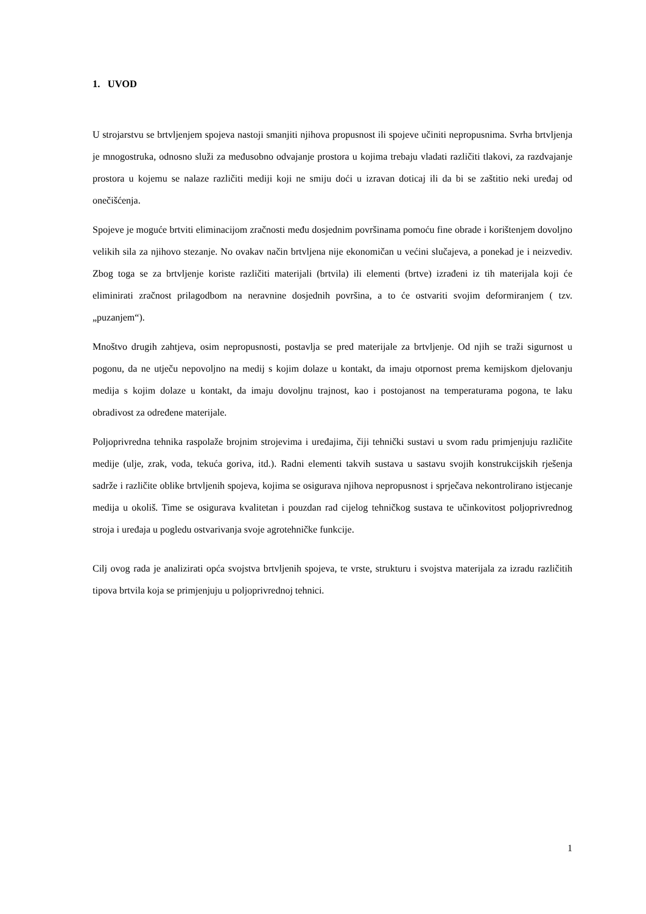1. UVOD
U strojarstvu se brtvljenjem spojeva nastoji smanjiti njihova propusnost ili spojeve učiniti nepropusnima. Svrha brtvljenja je mnogostruka, odnosno služi za međusobno odvajanje prostora u kojima trebaju vladati različiti tlakovi, za razdvajanje prostora u kojemu se nalaze različiti mediji koji ne smiju doći u izravan doticaj ili da bi se zaštitio neki uređaj od onečišćenja.
Spojeve je moguće brtviti eliminacijom zračnosti među dosjednim površinama pomoću fine obrade i korištenjem dovoljno velikih sila za njihovo stezanje. No ovakav način brtvljena nije ekonomičan u većini slučajeva, a ponekad je i neizvediv. Zbog toga se za brtvljenje koriste različiti materijali (brtvila) ili elementi (brtve) izrađeni iz tih materijala koji će eliminirati zračnost prilagodbom na neravnine dosjednih površina, a to će ostvariti svojim deformiranjem ( tzv. „puzanjem“).
Mnoštvo drugih zahtjeva, osim nepropusnosti, postavlja se pred materijale za brtvljenje. Od njih se traži sigurnost u pogonu, da ne utječu nepovoljno na medij s kojim dolaze u kontakt, da imaju otpornost prema kemijskom djelovanju medija s kojim dolaze u kontakt, da imaju dovoljnu trajnost, kao i postojanost na temperaturama pogona, te laku obradivost za određene materijale.
Poljoprivredna tehnika raspolaže brojnim strojevima i uređajima, čiji tehnički sustavi u svom radu primjenjuju različite medije (ulje, zrak, voda, tekuća goriva, itd.). Radni elementi takvih sustava u sastavu svojih konstrukcijskih rješenja sadrže i različite oblike brtvljenih spojeva, kojima se osigurava njihova nepropusnost i sprječava nekontrolirano istjecanje medija u okoliš. Time se osigurava kvalitetan i pouzdan rad cijelog tehničkog sustava te učinkovitost poljoprivrednog stroja i uređaja u pogledu ostvarivanja svoje agrotehničke funkcije.
Cilj ovog rada je analizirati opća svojstva brtvljenih spojeva, te vrste, strukturu i svojstva materijala za izradu različitih tipova brtvila koja se primjenjuju u poljoprivrednoj tehnici.
1